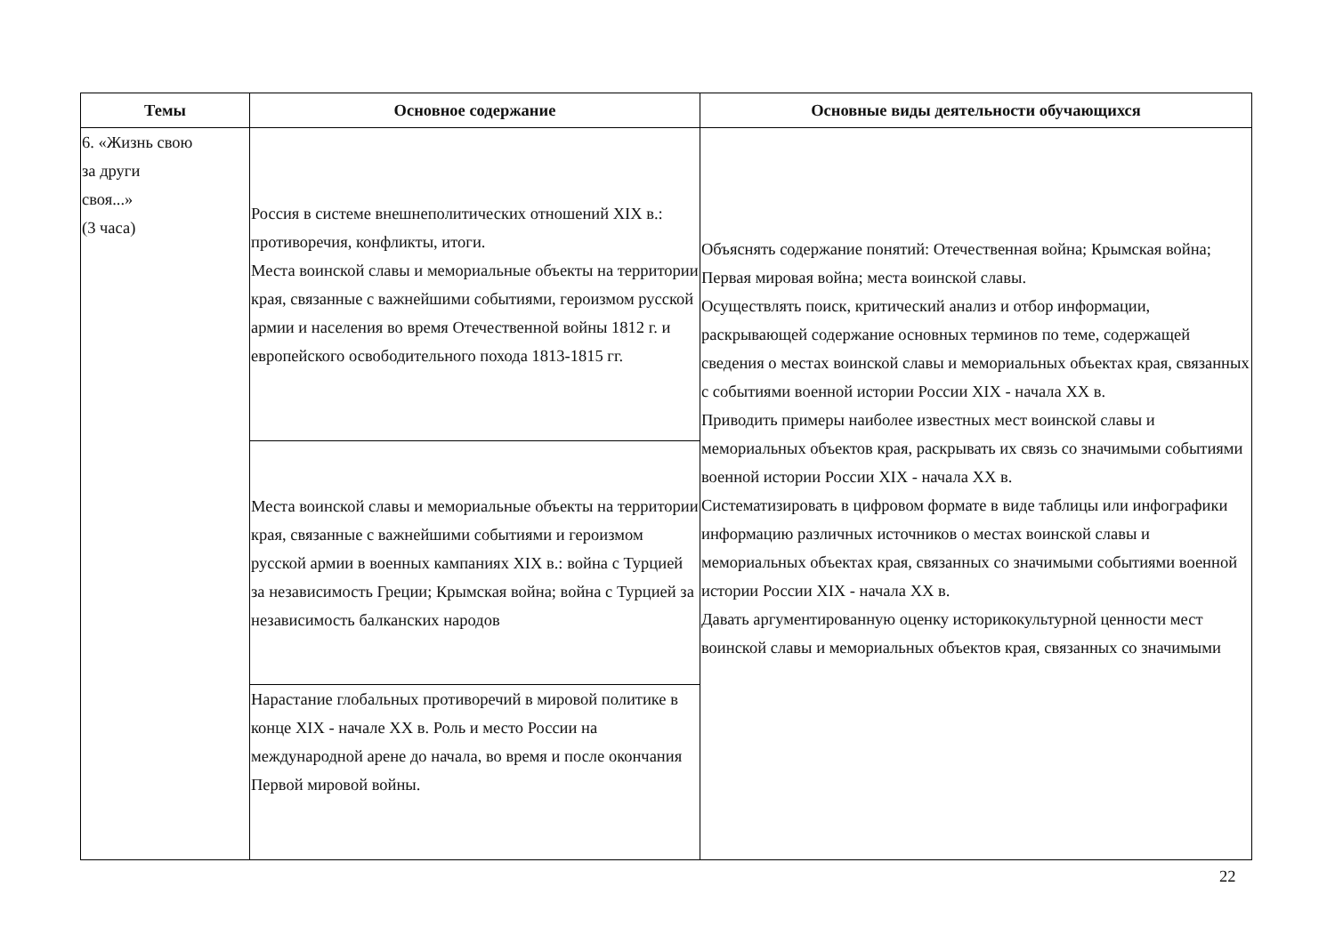| Темы | Основное содержание | Основные виды деятельности обучающихся |
| --- | --- | --- |
| 6. «Жизнь свою за други своя...» (3 часа) | Россия в системе внешнеполитических отношений XIX в.: противоречия, конфликты, итоги. Места воинской славы и мемориальные объекты на территории края, связанные с важнейшими событиями, героизмом русской армии и населения во время Отечественной войны 1812 г. и европейского освободительного похода 1813-1815 гг. | Объяснять содержание понятий: Отечественная война; Крымская война; Первая мировая война; места воинской славы. Осуществлять поиск, критический анализ и отбор информации, раскрывающей содержание основных терминов по теме, содержащей сведения о местах воинской славы и мемориальных объектах края, связанных с событиями военной истории России XIX - начала XX в. Приводить примеры наиболее известных мест воинской славы и мемориальных объектов края, раскрывать их связь со значимыми событиями военной истории России XIX - начала XX в. Систематизировать в цифровом формате в виде таблицы или инфографики информацию различных источников о местах воинской славы и мемориальных объектах края, связанных со значимыми событиями военной истории России XIX - начала XX в. Давать аргументированную оценку историкокультурной ценности мест воинской славы и мемориальных объектов края, связанных со значимыми |
| | Места воинской славы и мемориальные объекты на территории края, связанные с важнейшими событиями и героизмом русской армии в военных кампаниях XIX в.: война с Турцией за независимость Греции; Крымская война; война с Турцией за независимость балканских народов | |
| | Нарастание глобальных противоречий в мировой политике в конце XIX - начале XX в. Роль и место России на международной арене до начала, во время и после окончания Первой мировой войны. | |
22